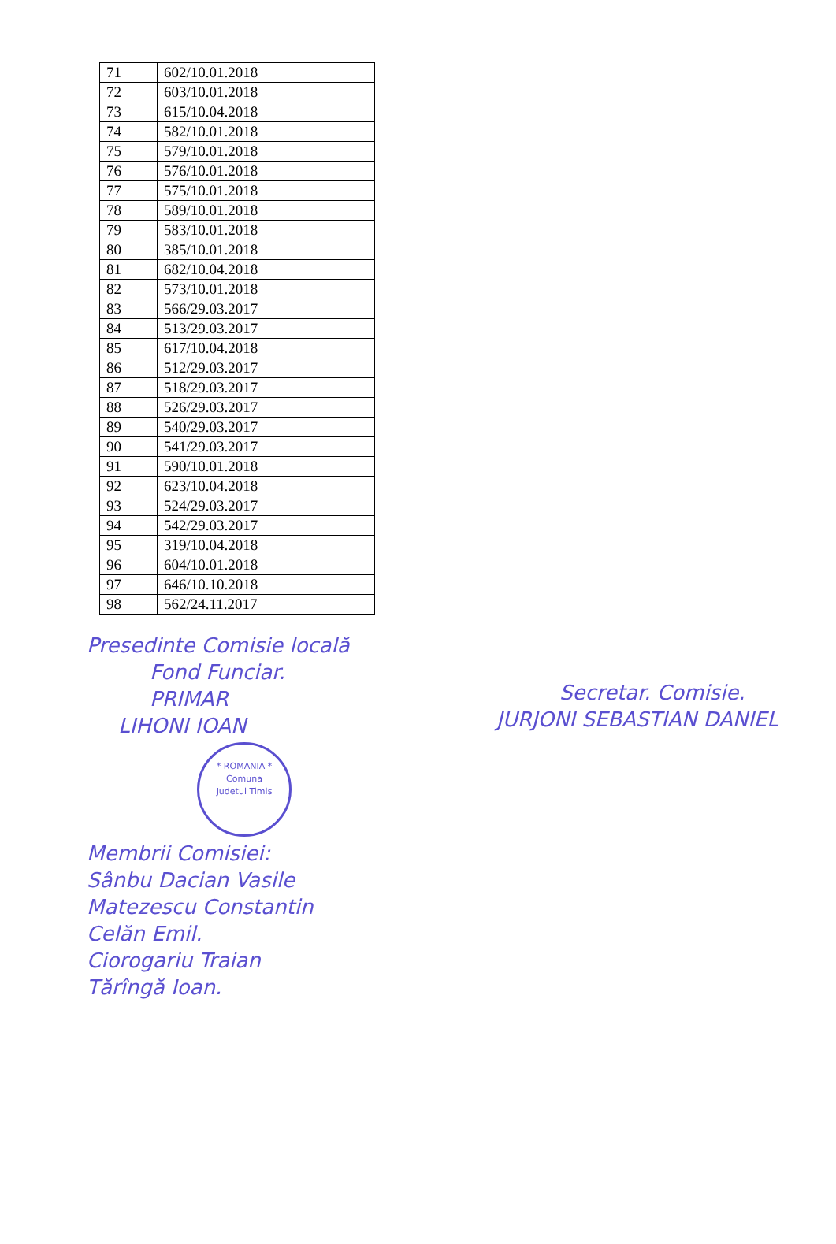| 71 | 602/10.01.2018 |
| 72 | 603/10.01.2018 |
| 73 | 615/10.04.2018 |
| 74 | 582/10.01.2018 |
| 75 | 579/10.01.2018 |
| 76 | 576/10.01.2018 |
| 77 | 575/10.01.2018 |
| 78 | 589/10.01.2018 |
| 79 | 583/10.01.2018 |
| 80 | 385/10.01.2018 |
| 81 | 682/10.04.2018 |
| 82 | 573/10.01.2018 |
| 83 | 566/29.03.2017 |
| 84 | 513/29.03.2017 |
| 85 | 617/10.04.2018 |
| 86 | 512/29.03.2017 |
| 87 | 518/29.03.2017 |
| 88 | 526/29.03.2017 |
| 89 | 540/29.03.2017 |
| 90 | 541/29.03.2017 |
| 91 | 590/10.01.2018 |
| 92 | 623/10.04.2018 |
| 93 | 524/29.03.2017 |
| 94 | 542/29.03.2017 |
| 95 | 319/10.04.2018 |
| 96 | 604/10.01.2018 |
| 97 | 646/10.10.2018 |
| 98 | 562/24.11.2017 |
Presedinte Comisie locală
Fond Funciar.
PRIMAR
LIHONI IOAN
* ROMANIA *
Comuna
Judetul Timis
Membrii Comisiei:
Sânbu Dacian Vasile
Matezescu Constantin
Celăn Emil.
Ciorogariu Traian
Tărîngă Ioan.
Secretar. Comisie.
JURJONI SEBASTIAN DANIEL